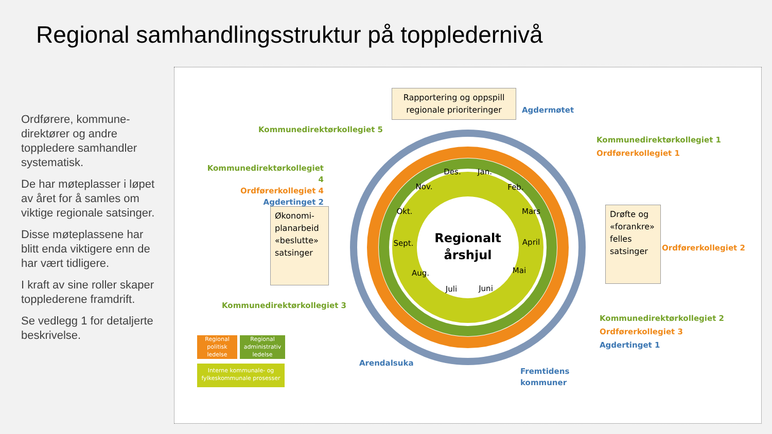Regional samhandlingsstruktur på toppledernivå
Ordførere, kommune-direktører og andre toppledere samhandler systematisk.
De har møteplasser i løpet av året for å samles om viktige regionale satsinger.
Disse møteplassene har blitt enda viktigere enn de har vært tidligere.
I kraft av sine roller skaper topplederene framdrift.
Se vedlegg 1 for detaljerte beskrivelse.
Regionalt
årshjul
Jan.
Feb.
Mars
April
Mai
Juni
Juli
Aug.
Sept.
Okt.
Nov.
Des.
Rapportering og oppspill regionale prioriteringer
Agdermøtet
Kommunedirektørkollegiet 5
Kommunedirektørkollegiet 1
Ordførerkollegiet 1
Kommunedirektørkollegiet 4
Ordførerkollegiet 4
Agdertinget 2
Økonomi-planarbeid «beslutte» satsinger
Drøfte og «forankre» felles satsinger
Ordførerkollegiet 2
Kommunedirektørkollegiet 3
Kommunedirektørkollegiet 2
Ordførerkollegiet 3
Agdertinget 1
Arendalsuka
Fremtidens
kommuner
Regional politisk ledelse
Regional administrativ ledelse
Interne kommunale- og fylkeskommunale prosesser